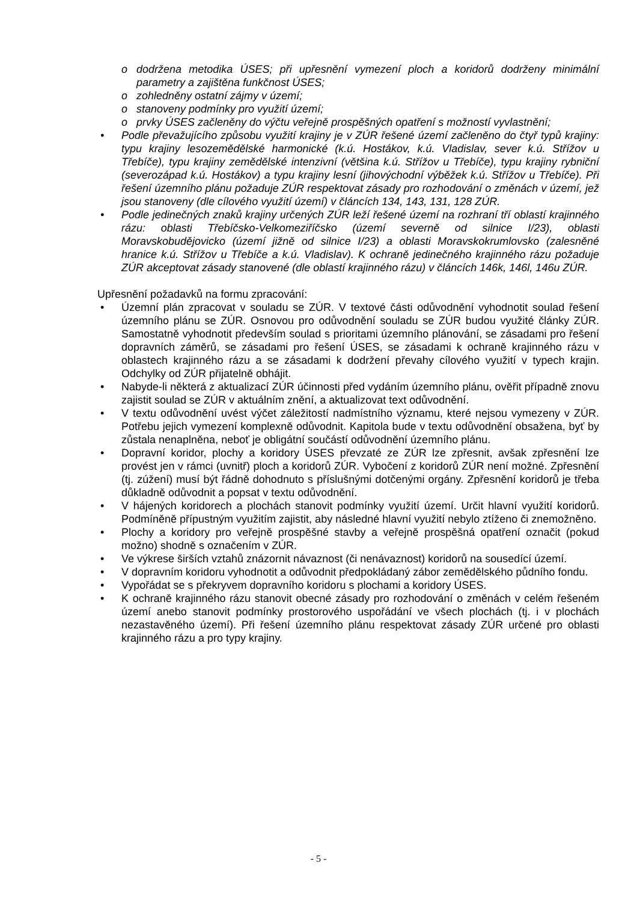o dodržena metodika ÚSES; při upřesnění vymezení ploch a koridorů dodrženy minimální parametry a zajištěna funkčnost ÚSES;
o zohledněny ostatní zájmy v území;
o stanoveny podmínky pro využití území;
o prvky ÚSES začleněny do výčtu veřejně prospěšných opatření s možností vyvlastnění;
• Podle převažujícího způsobu využití krajiny je v ZÚR řešené území začleněno do čtyř typů krajiny: typu krajiny lesozemědělské harmonické (k.ú. Hostákov, k.ú. Vladislav, sever k.ú. Střížov u Třebíče), typu krajiny zemědělské intenzivní (většina k.ú. Střížov u Třebíče), typu krajiny rybniční (severozápad k.ú. Hostákov) a typu krajiny lesní (jihovýchodní výběžek k.ú. Střížov u Třebíče). Při řešení územního plánu požaduje ZÚR respektovat zásady pro rozhodování o změnách v území, jež jsou stanoveny (dle cílového využití území) v článcích 134, 143, 131, 128 ZÚR.
• Podle jedinečných znaků krajiny určených ZÚR leží řešené území na rozhraní tří oblastí krajinného rázu: oblasti Třebíčsko-Velkomeziříčsko (území severně od silnice I/23), oblasti Moravskobudějovicko (území jižně od silnice I/23) a oblasti Moravskokrumlovsko (zalesněné hranice k.ú. Střížov u Třebíče a k.ú. Vladislav). K ochraně jedinečného krajinného rázu požaduje ZÚR akceptovat zásady stanovené (dle oblastí krajinného rázu) v článcích 146k, 146l, 146u ZÚR.
Upřesnění požadavků na formu zpracování:
• Územní plán zpracovat v souladu se ZÚR. V textové části odůvodnění vyhodnotit soulad řešení územního plánu se ZÚR. Osnovou pro odůvodnění souladu se ZÚR budou využité články ZÚR. Samostatně vyhodnotit především soulad s prioritami územního plánování, se zásadami pro řešení dopravních záměrů, se zásadami pro řešení ÚSES, se zásadami k ochraně krajinného rázu v oblastech krajinného rázu a se zásadami k dodržení převahy cílového využití v typech krajin. Odchylky od ZÚR přijatelně obhájit.
• Nabyde-li některá z aktualizací ZÚR účinnosti před vydáním územního plánu, ověřit případně znovu zajistit soulad se ZÚR v aktuálním znění, a aktualizovat text odůvodnění.
• V textu odůvodnění uvést výčet záležitostí nadmístního významu, které nejsou vymezeny v ZÚR. Potřebu jejich vymezení komplexně odůvodnit. Kapitola bude v textu odůvodnění obsažena, byť by zůstala nenaplněna, neboť je obligátní součástí odůvodnění územního plánu.
• Dopravní koridor, plochy a koridory ÚSES převzaté ze ZÚR lze zpřesnit, avšak zpřesnění lze provést jen v rámci (uvnitř) ploch a koridorů ZÚR. Vybočení z koridorů ZÚR není možné. Zpřesnění (tj. zúžení) musí být řádně dohodnuto s příslušnými dotčenými orgány. Zpřesnění koridorů je třeba důkladně odůvodnit a popsat v textu odůvodnění.
• V hájených koridorech a plochách stanovit podmínky využití území. Určit hlavní využití koridorů. Podmíněně přípustným využitím zajistit, aby následné hlavní využití nebylo ztíženo či znemožněno.
• Plochy a koridory pro veřejně prospěšné stavby a veřejně prospěšná opatření označit (pokud možno) shodně s označením v ZÚR.
• Ve výkrese širších vztahů znázornit návaznost (či nenávaznost) koridorů na sousedící území.
• V dopravním koridoru vyhodnotit a odůvodnit předpokládaný zábor zemědělského půdního fondu.
• Vypořádat se s překryvem dopravního koridoru s plochami a koridory ÚSES.
• K ochraně krajinného rázu stanovit obecné zásady pro rozhodování o změnách v celém řešeném území anebo stanovit podmínky prostorového uspořádání ve všech plochách (tj. i v plochách nezastavěného území). Při řešení územního plánu respektovat zásady ZÚR určené pro oblasti krajinného rázu a pro typy krajiny.
- 5 -